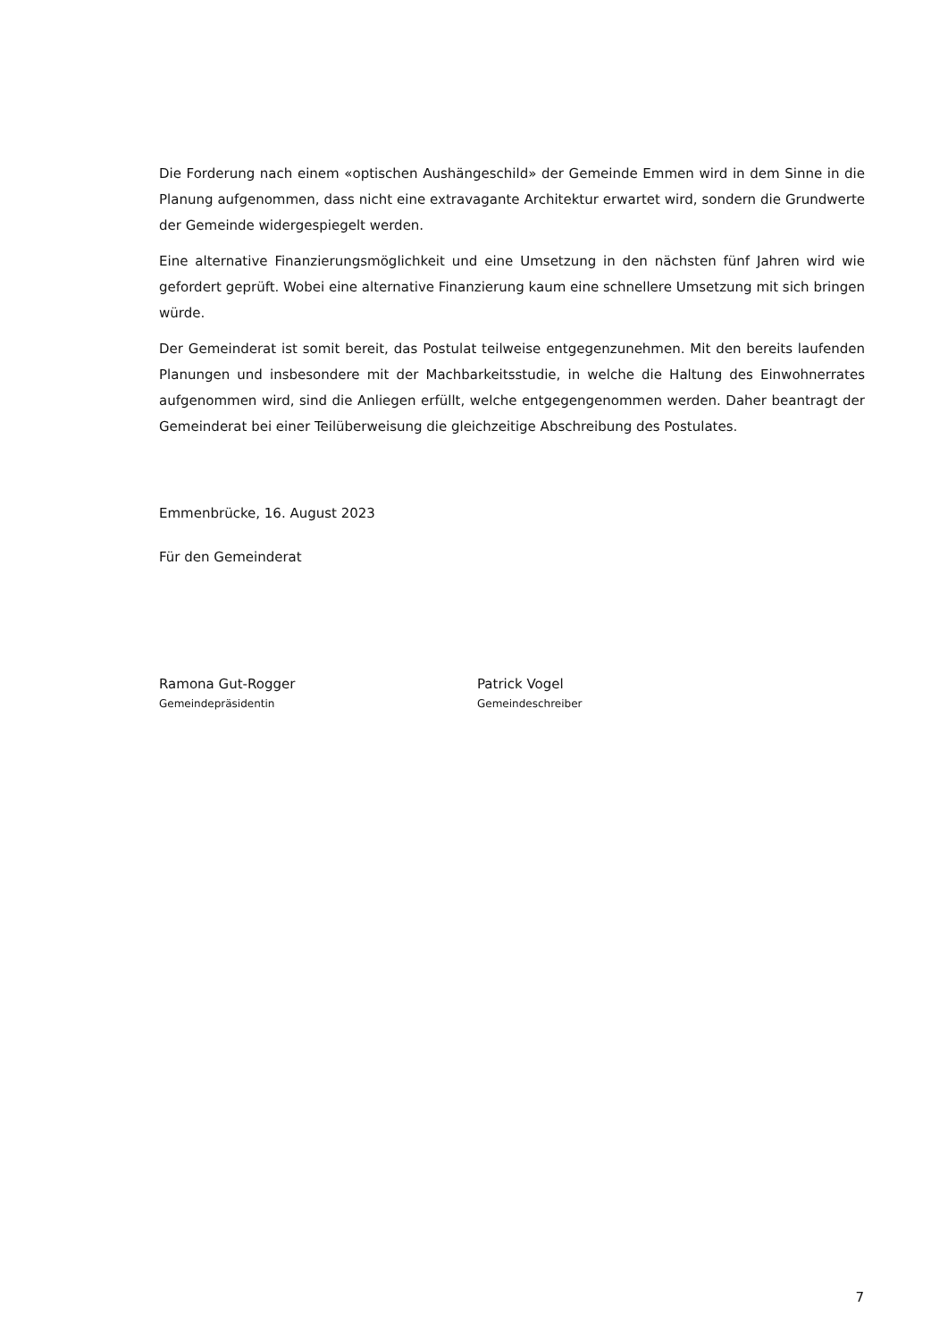Die Forderung nach einem «optischen Aushängeschild» der Gemeinde Emmen wird in dem Sinne in die Planung aufgenommen, dass nicht eine extravagante Architektur erwartet wird, sondern die Grundwerte der Gemeinde widergespiegelt werden.
Eine alternative Finanzierungsmöglichkeit und eine Umsetzung in den nächsten fünf Jahren wird wie gefordert geprüft. Wobei eine alternative Finanzierung kaum eine schnellere Umsetzung mit sich bringen würde.
Der Gemeinderat ist somit bereit, das Postulat teilweise entgegenzunehmen. Mit den bereits laufenden Planungen und insbesondere mit der Machbarkeitsstudie, in welche die Haltung des Einwohnerrates aufgenommen wird, sind die Anliegen erfüllt, welche entgegengenommen werden. Daher beantragt der Gemeinderat bei einer Teilüberweisung die gleichzeitige Abschreibung des Postulates.
Emmenbrücke, 16. August 2023
Für den Gemeinderat
Ramona Gut-Rogger
Gemeindepräsidentin
Patrick Vogel
Gemeindeschreiber
7